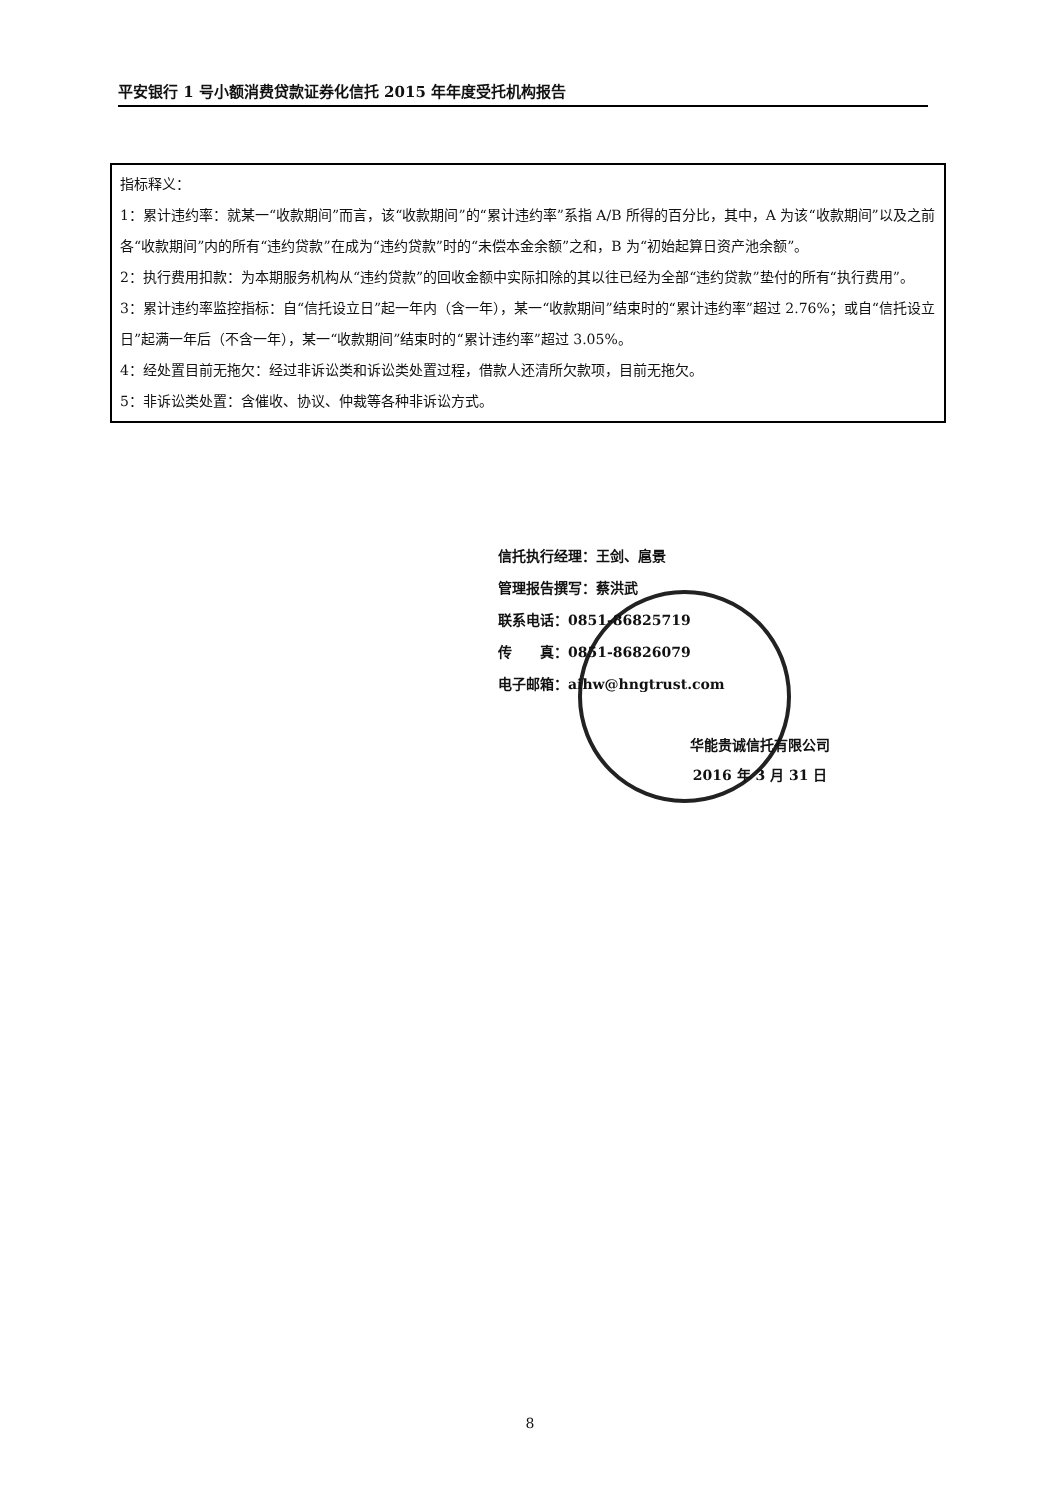平安银行 1 号小额消费贷款证券化信托 2015 年年度受托机构报告
指标释义：
1：累计违约率：就某一“收款期间”而言，该“收款期间”的“累计违约率”系指 A/B 所得的百分比，其中，A 为该“收款期间”以及之前各“收款期间”内的所有“违约贷款”在成为“违约贷款”时的“未偿本金余额”之和，B 为“初始起算日资产池余额”。
2：执行费用扣款：为本期服务机构从“违约贷款”的回收金额中实际扣除的其以往已经为全部“违约贷款”垫付的所有“执行费用”。
3：累计违约率监控指标：自“信托设立日”起一年内（含一年），某一“收款期间”结束时的“累计违约率”超过 2.76%；或自“信托设立日”起满一年后（不含一年），某一“收款期间”结束时的“累计违约率”超过 3.05%。
4：经处置目前无拖欠：经过非诉讼类和诉讼类处置过程，借款人还清所欠款项，目前无拖欠。
5：非诉讼类处置：含催收、协议、仲裁等各种非诉讼方式。
信托执行经理：王剑、扈景
管理报告撰写：蔡洪武
联系电话：0851-86825719
传　　真：0851-86826079
电子邮箱：aihw@hngtrust.com
华能贵诚信托有限公司
2016 年 3 月 31 日
8